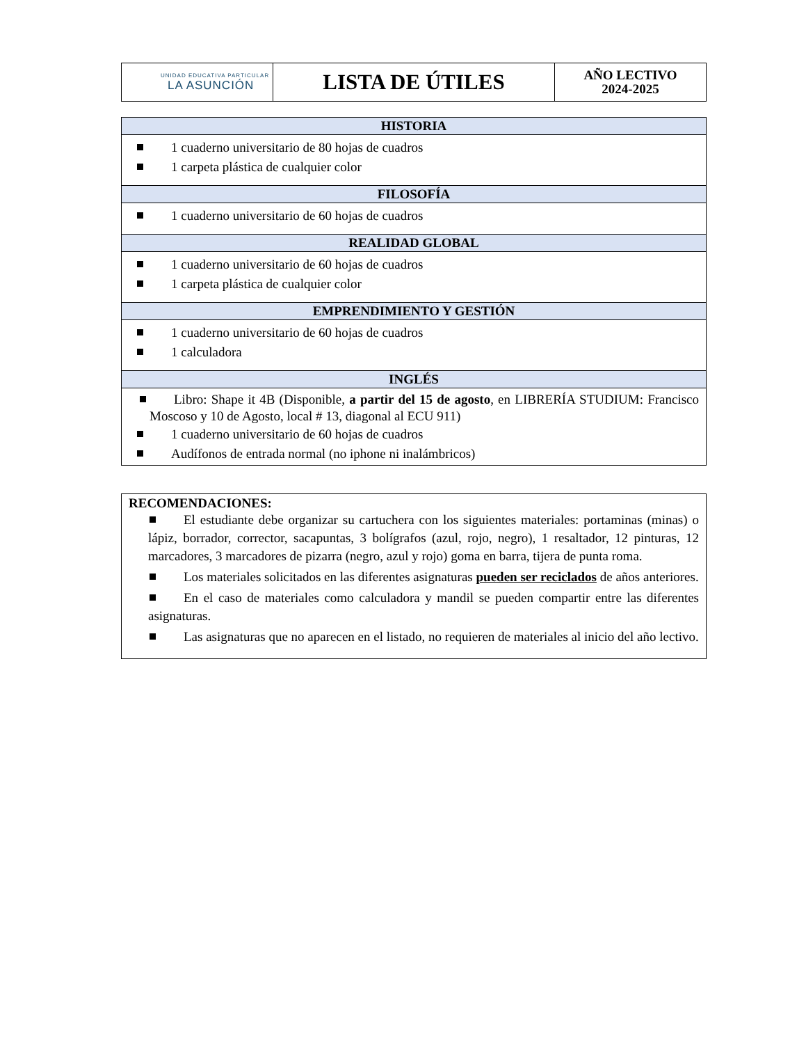| UNIDAD EDUCATIVA PARTICULAR LA ASUNCIÓN | LISTA DE ÚTILES | AÑO LECTIVO 2024-2025 |
| HISTORIA |
| --- |
| 1 cuaderno universitario de 80 hojas de cuadros 1 carpeta plástica de cualquier color |
| FILOSOFÍA |
| 1 cuaderno universitario de 60 hojas de cuadros |
| REALIDAD GLOBAL |
| 1 cuaderno universitario de 60 hojas de cuadros 1 carpeta plástica de cualquier color |
| EMPRENDIMIENTO Y GESTIÓN |
| 1 cuaderno universitario de 60 hojas de cuadros 1 calculadora |
| INGLÉS |
| Libro: Shape it 4B (Disponible, a partir del 15 de agosto , en LIBRERÍA STUDIUM: Francisco Moscoso y 10 de Agosto, local # 13, diagonal al ECU 911) 1 cuaderno universitario de 60 hojas de cuadros Audífonos de entrada normal (no iphone ni inalámbricos) |
RECOMENDACIONES:
El estudiante debe organizar su cartuchera con los siguientes materiales: portaminas (minas) o lápiz, borrador, corrector, sacapuntas, 3 bolígrafos (azul, rojo, negro), 1 resaltador, 12 pinturas, 12 marcadores, 3 marcadores de pizarra (negro, azul y rojo) goma en barra, tijera de punta roma.
Los materiales solicitados en las diferentes asignaturas pueden ser reciclados de años anteriores.
En el caso de materiales como calculadora y mandil se pueden compartir entre las diferentes asignaturas.
Las asignaturas que no aparecen en el listado, no requieren de materiales al inicio del año lectivo.